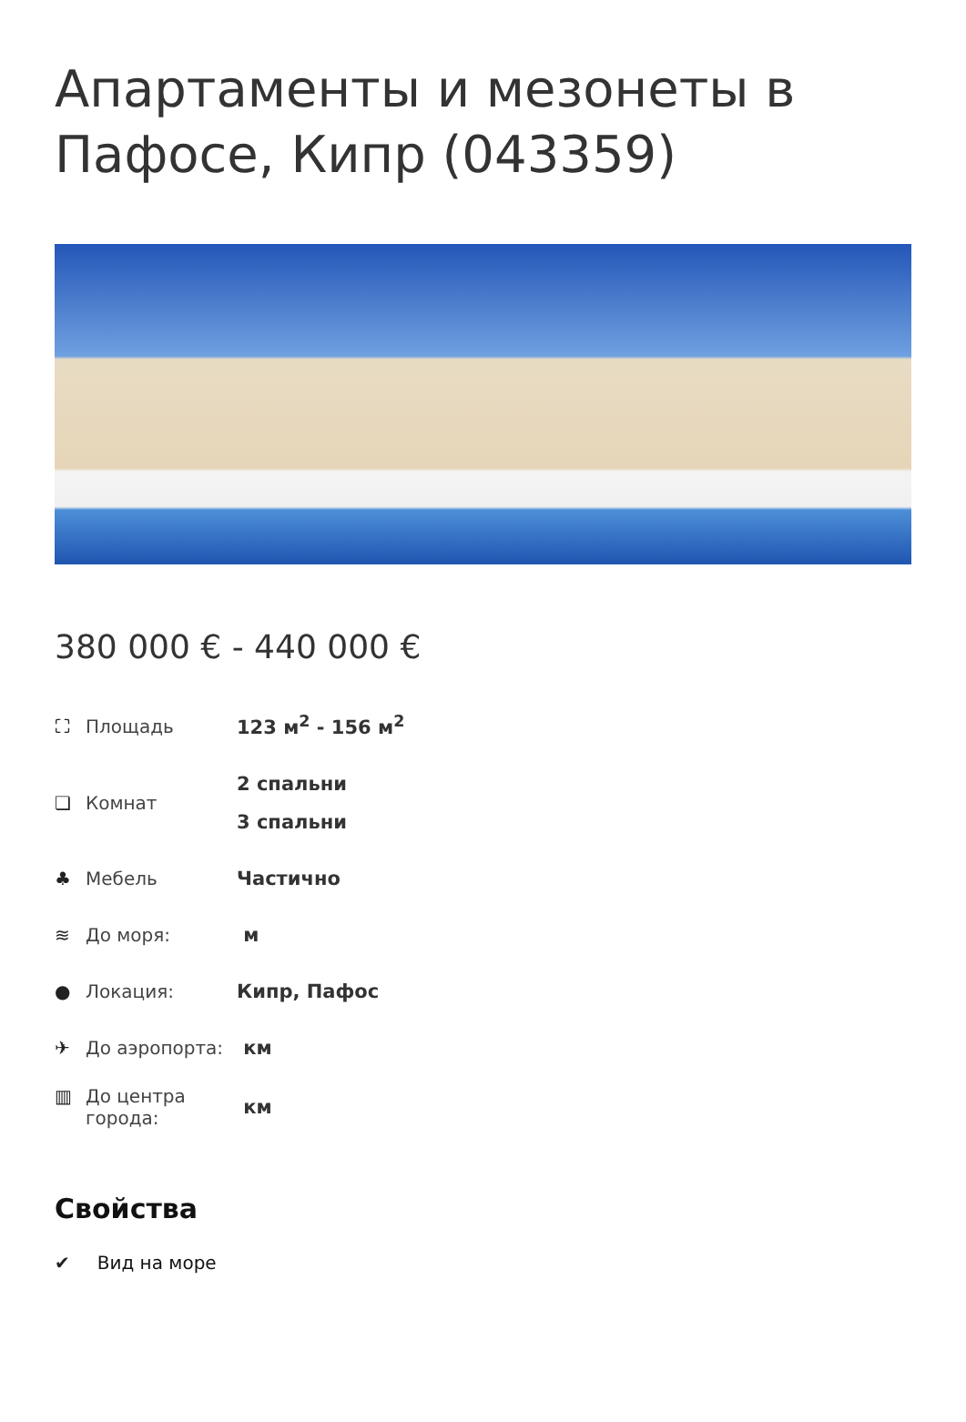Апартаменты и мезонеты в Пафосе, Кипр (043359)
380 000 € - 440 000 €
| ⛶ Площадь | 123 м<sup>2</sup> - 156 м<sup>2</sup> |
| ❏ Комнат | 2 спальни 3 спальни |
| ♣ Мебель | Частично |
| ≋ До моря: | м |
| ● Локация: | Кипр, Пафос |
| ✈ До аэропорта: | км |
| ▥ До центра города: | км |
Свойства
✔ Вид на море